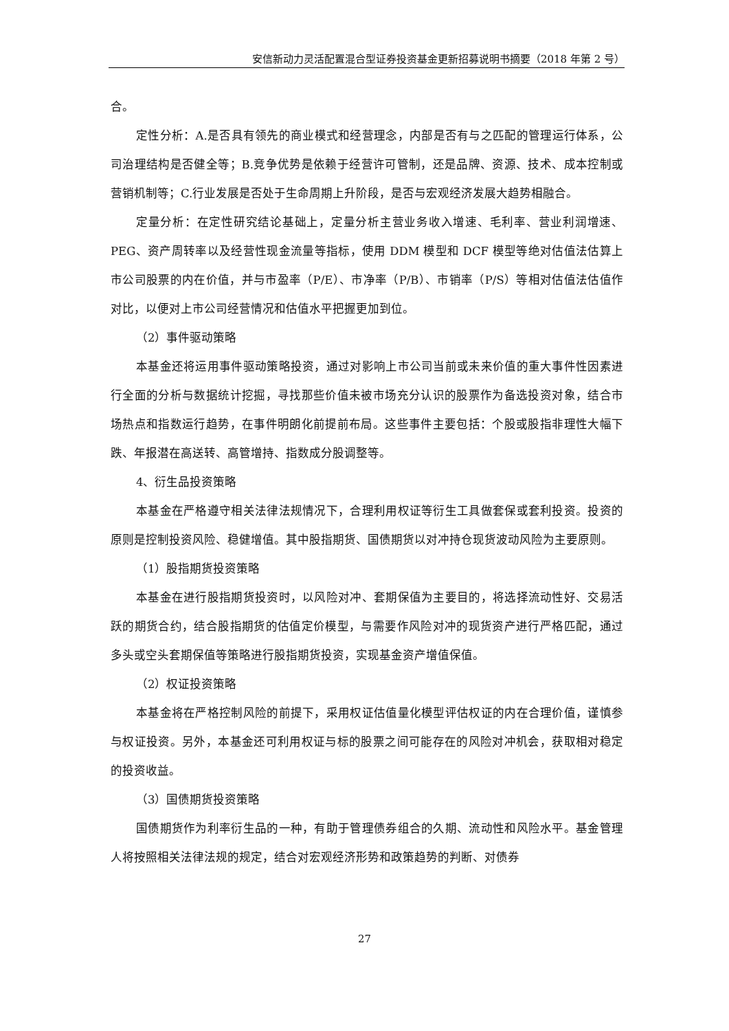安信新动力灵活配置混合型证券投资基金更新招募说明书摘要（2018 年第 2 号）
合。
定性分析：A.是否具有领先的商业模式和经营理念，内部是否有与之匹配的管理运行体系，公司治理结构是否健全等；B.竞争优势是依赖于经营许可管制，还是品牌、资源、技术、成本控制或营销机制等；C.行业发展是否处于生命周期上升阶段，是否与宏观经济发展大趋势相融合。
定量分析：在定性研究结论基础上，定量分析主营业务收入增速、毛利率、营业利润增速、PEG、资产周转率以及经营性现金流量等指标，使用 DDM 模型和 DCF 模型等绝对估值法估算上市公司股票的内在价值，并与市盈率（P/E）、市净率（P/B）、市销率（P/S）等相对估值法估值作对比，以便对上市公司经营情况和估值水平把握更加到位。
（2）事件驱动策略
本基金还将运用事件驱动策略投资，通过对影响上市公司当前或未来价值的重大事件性因素进行全面的分析与数据统计挖掘，寻找那些价值未被市场充分认识的股票作为备选投资对象，结合市场热点和指数运行趋势，在事件明朗化前提前布局。这些事件主要包括：个股或股指非理性大幅下跌、年报潜在高送转、高管增持、指数成分股调整等。
4、衍生品投资策略
本基金在严格遵守相关法律法规情况下，合理利用权证等衍生工具做套保或套利投资。投资的原则是控制投资风险、稳健增值。其中股指期货、国债期货以对冲持仓现货波动风险为主要原则。
（1）股指期货投资策略
本基金在进行股指期货投资时，以风险对冲、套期保值为主要目的，将选择流动性好、交易活跃的期货合约，结合股指期货的估值定价模型，与需要作风险对冲的现货资产进行严格匹配，通过多头或空头套期保值等策略进行股指期货投资，实现基金资产增值保值。
（2）权证投资策略
本基金将在严格控制风险的前提下，采用权证估值量化模型评估权证的内在合理价值，谨慎参与权证投资。另外，本基金还可利用权证与标的股票之间可能存在的风险对冲机会，获取相对稳定的投资收益。
（3）国债期货投资策略
国债期货作为利率衍生品的一种，有助于管理债券组合的久期、流动性和风险水平。基金管理人将按照相关法律法规的规定，结合对宏观经济形势和政策趋势的判断、对债券
27